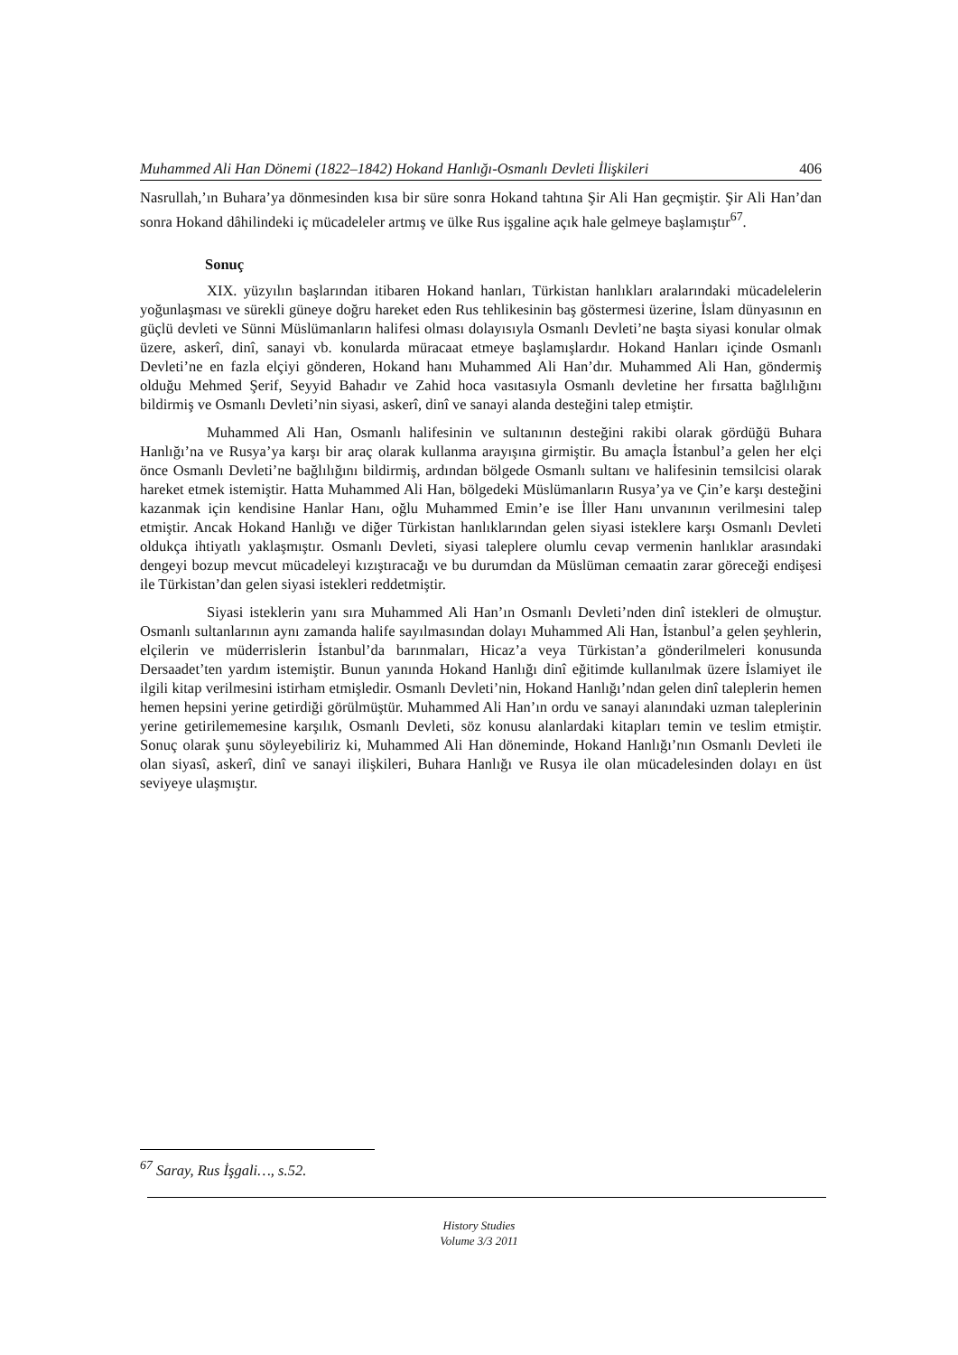Muhammed Ali Han Dönemi (1822–1842) Hokand Hanlığı-Osmanlı Devleti İlişkileri 406
Nasrullah,’ın Buhara’ya dönmesinden kısa bir süre sonra Hokand tahtına Şir Ali Han geçmiştir. Şir Ali Han’dan sonra Hokand dâhilindeki iç mücadeleler artmış ve ülke Rus işgaline açık hale gelmeye başlamıştır<sup>67</sup>.
Sonuç
XIX. yüzyılın başlarından itibaren Hokand hanları, Türkistan hanlıkları aralarındaki mücadelelerin yoğunlaşması ve sürekli güneye doğru hareket eden Rus tehlikesinin baş göstermesi üzerine, İslam dünyasının en güçlü devleti ve Sünni Müslümanların halifesi olması dolayısıyla Osmanlı Devleti’ne başta siyasi konular olmak üzere, askerî, dinî, sanayi vb. konularda müracaat etmeye başlamışlardır. Hokand Hanları içinde Osmanlı Devleti’ne en fazla elçiyi gönderen, Hokand hanı Muhammed Ali Han’dır. Muhammed Ali Han, göndermiş olduğu Mehmed Şerif, Seyyid Bahadır ve Zahid hoca vasıtasıyla Osmanlı devletine her fırsatta bağlılığını bildirmiş ve Osmanlı Devleti’nin siyasi, askerî, dinî ve sanayi alanda desteğini talep etmiştir.
Muhammed Ali Han, Osmanlı halifesinin ve sultanının desteğini rakibi olarak gördüğü Buhara Hanlığı’na ve Rusya’ya karşı bir araç olarak kullanma arayışına girmiştir. Bu amaçla İstanbul’a gelen her elçi önce Osmanlı Devleti’ne bağlılığını bildirmiş, ardından bölgede Osmanlı sultanı ve halifesinin temsilcisi olarak hareket etmek istemiştir. Hatta Muhammed Ali Han, bölgedeki Müslümanların Rusya’ya ve Çin’e karşı desteğini kazanmak için kendisine Hanlar Hanı, oğlu Muhammed Emin’e ise İller Hanı unvanının verilmesini talep etmiştir. Ancak Hokand Hanlığı ve diğer Türkistan hanlıklarından gelen siyasi isteklere karşı Osmanlı Devleti oldukça ihtiyatlı yaklaşmıştır. Osmanlı Devleti, siyasi taleplere olumlu cevap vermenin hanlıklar arasındaki dengeyi bozup mevcut mücadeleyi kızıştıracağı ve bu durumdan da Müslüman cemaatin zarar göreceği endişesi ile Türkistan’dan gelen siyasi istekleri reddetmiştir.
Siyasi isteklerin yanı sıra Muhammed Ali Han’ın Osmanlı Devleti’nden dinî istekleri de olmuştur. Osmanlı sultanlarının aynı zamanda halife sayılmasından dolayı Muhammed Ali Han, İstanbul’a gelen şeyhlerin, elçilerin ve müderrislerin İstanbul’da barınmaları, Hicaz’a veya Türkistan’a gönderilmeleri konusunda Dersaadet’ten yardım istemiştir. Bunun yanında Hokand Hanlığı dinî eğitimde kullanılmak üzere İslamiyet ile ilgili kitap verilmesini istirham etmişledir. Osmanlı Devleti’nin, Hokand Hanlığı’ndan gelen dinî taleplerin hemen hemen hepsini yerine getirdiği görülmüştür. Muhammed Ali Han’ın ordu ve sanayi alanındaki uzman taleplerinin yerine getirilememesine karşılık, Osmanlı Devleti, söz konusu alanlardaki kitapları temin ve teslim etmiştir. Sonuç olarak şunu söyleyebiliriz ki, Muhammed Ali Han döneminde, Hokand Hanlığı’nın Osmanlı Devleti ile olan siyasî, askerî, dinî ve sanayi ilişkileri, Buhara Hanlığı ve Rusya ile olan mücadelesinden dolayı en üst seviyeye ulaşmıştır.
<sup>67</sup> Saray, Rus İşgali…, s.52.
History Studies
Volume 3/3 2011